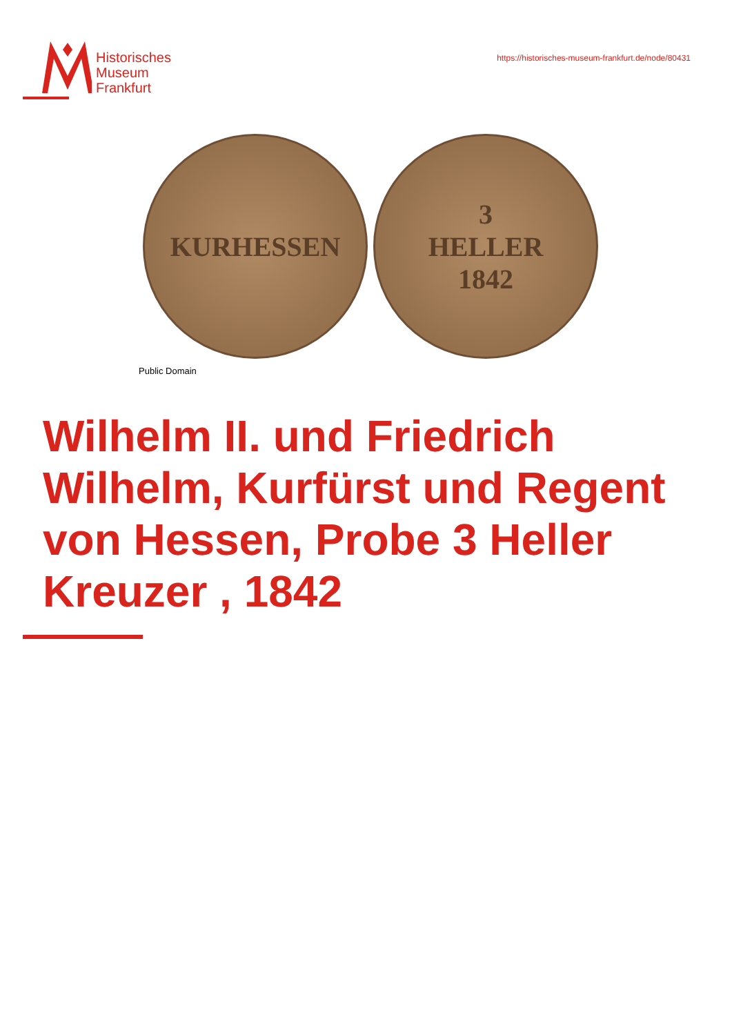Historisches
Museum
Frankfurt
https://historisches-museum-frankfurt.de/node/80431
KURHESSEN 3
HELLER
1842
Public Domain
Wilhelm II. und Friedrich Wilhelm, Kurfürst und Regent von Hessen, Probe 3 Heller Kreuzer , 1842